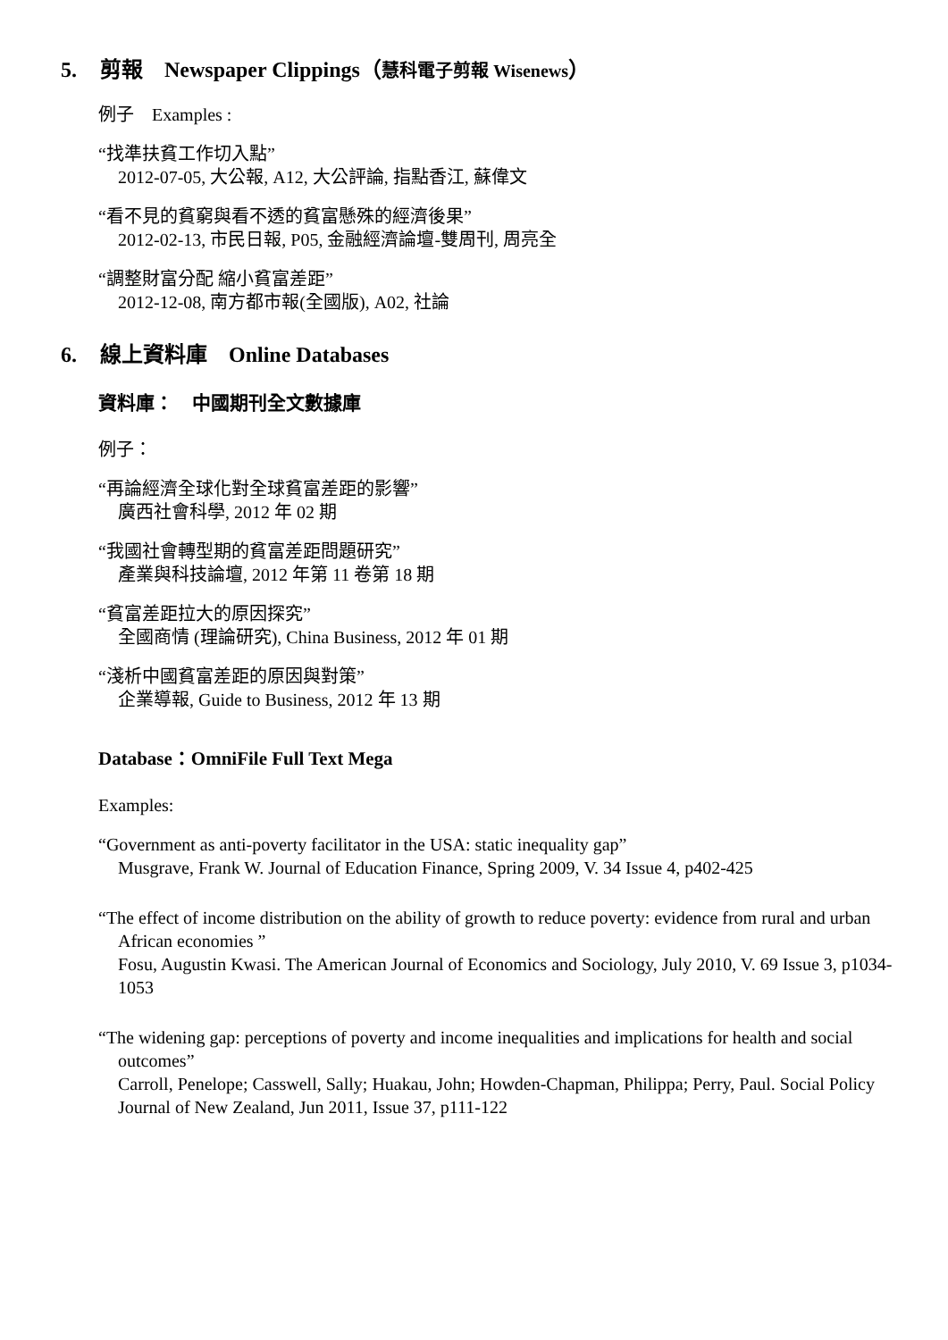5. 剪報　Newspaper Clippings（慧科電子剪報 Wisenews）
例子　Examples :
“找準扶貧工作切入點”
2012-07-05, 大公報, A12, 大公評論, 指點香江, 蘇偉文
“看不見的貧窮與看不透的貧富懸殊的經濟後果”
2012-02-13, 市民日報, P05, 金融經濟論壇-雙周刊, 周亮全
“調整財富分配 縮小貧富差距”
2012-12-08, 南方都市報(全國版), A02, 社論
6. 線上資料庫　Online Databases
資料庫：　中國期刊全文數據庫
例子：
“再論經濟全球化對全球貧富差距的影響”
廣西社會科學, 2012 年 02 期
“我國社會轉型期的貧富差距問題研究”
產業與科技論壇, 2012 年第 11 卷第 18 期
“貧富差距拉大的原因探究”
全國商情 (理論研究), China Business, 2012 年 01 期
“淺析中國貧富差距的原因與對策”
企業導報, Guide to Business, 2012 年 13 期
Database：OmniFile Full Text Mega
Examples:
“Government as anti-poverty facilitator in the USA: static inequality gap”
Musgrave, Frank W. Journal of Education Finance, Spring 2009, V. 34 Issue 4, p402-425
“The effect of income distribution on the ability of growth to reduce poverty: evidence from rural and urban African economies ”
Fosu, Augustin Kwasi. The American Journal of Economics and Sociology, July 2010, V. 69 Issue 3, p1034-1053
“The widening gap: perceptions of poverty and income inequalities and implications for health and social outcomes”
Carroll, Penelope; Casswell, Sally; Huakau, John; Howden-Chapman, Philippa; Perry, Paul. Social Policy Journal of New Zealand, Jun 2011, Issue 37, p111-122